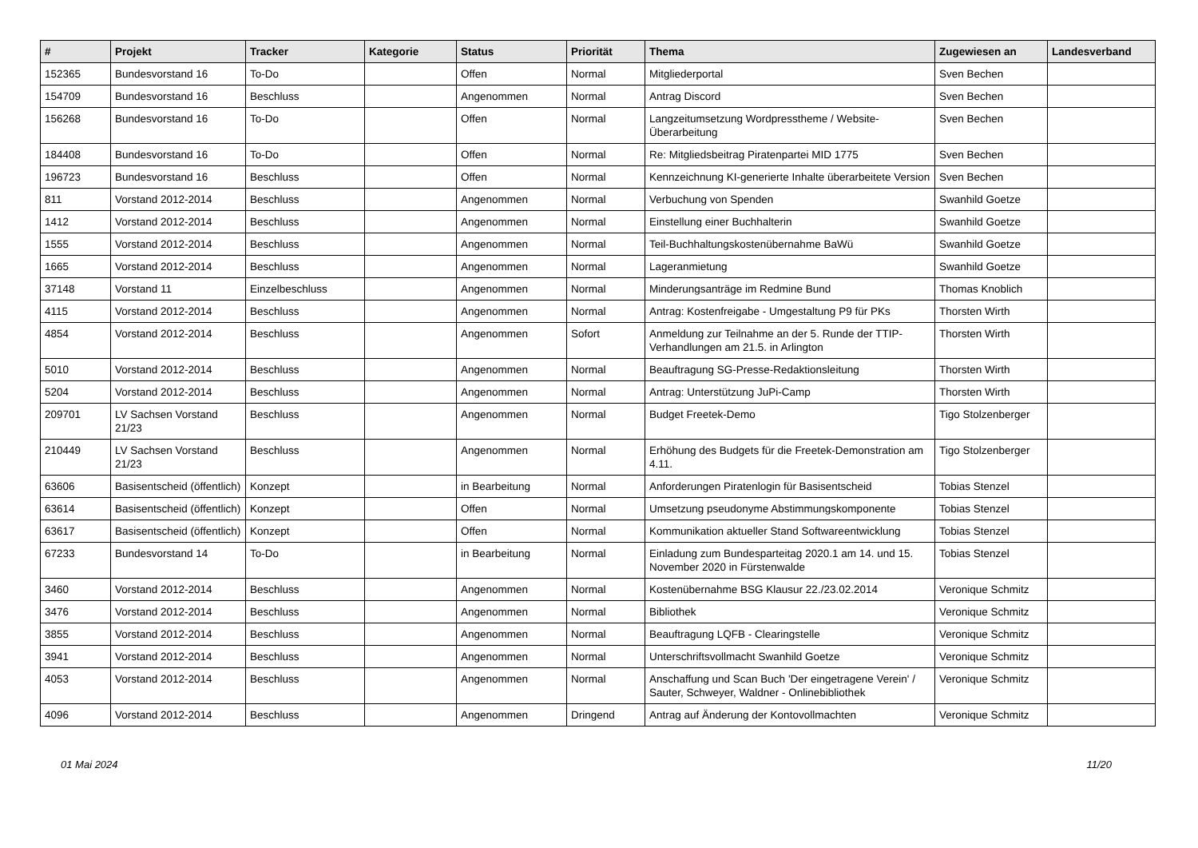| # | Projekt | Tracker | Kategorie | Status | Priorität | Thema | Zugewiesen an | Landesverband |
| --- | --- | --- | --- | --- | --- | --- | --- | --- |
| 152365 | Bundesvorstand 16 | To-Do | | Offen | Normal | Mitgliederportal | Sven Bechen | |
| 154709 | Bundesvorstand 16 | Beschluss | | Angenommen | Normal | Antrag Discord | Sven Bechen | |
| 156268 | Bundesvorstand 16 | To-Do | | Offen | Normal | Langzeitumsetzung Wordpresstheme / Website-Überarbeitung | Sven Bechen | |
| 184408 | Bundesvorstand 16 | To-Do | | Offen | Normal | Re: Mitgliedsbeitrag Piratenpartei MID 1775 | Sven Bechen | |
| 196723 | Bundesvorstand 16 | Beschluss | | Offen | Normal | Kennzeichnung KI-generierte Inhalte überarbeitete Version | Sven Bechen | |
| 811 | Vorstand 2012-2014 | Beschluss | | Angenommen | Normal | Verbuchung von Spenden | Swanhild Goetze | |
| 1412 | Vorstand 2012-2014 | Beschluss | | Angenommen | Normal | Einstellung einer Buchhalterin | Swanhild Goetze | |
| 1555 | Vorstand 2012-2014 | Beschluss | | Angenommen | Normal | Teil-Buchhaltungskostenübernahme BaWü | Swanhild Goetze | |
| 1665 | Vorstand 2012-2014 | Beschluss | | Angenommen | Normal | Lageranmietung | Swanhild Goetze | |
| 37148 | Vorstand 11 | Einzelbeschluss | | Angenommen | Normal | Minderungsanträge im Redmine Bund | Thomas Knoblich | |
| 4115 | Vorstand 2012-2014 | Beschluss | | Angenommen | Normal | Antrag: Kostenfreigabe - Umgestaltung P9 für PKs | Thorsten Wirth | |
| 4854 | Vorstand 2012-2014 | Beschluss | | Angenommen | Sofort | Anmeldung zur Teilnahme an der 5. Runde der TTIP-Verhandlungen am 21.5. in Arlington | Thorsten Wirth | |
| 5010 | Vorstand 2012-2014 | Beschluss | | Angenommen | Normal | Beauftragung SG-Presse-Redaktionsleitung | Thorsten Wirth | |
| 5204 | Vorstand 2012-2014 | Beschluss | | Angenommen | Normal | Antrag: Unterstützung JuPi-Camp | Thorsten Wirth | |
| 209701 | LV Sachsen Vorstand 21/23 | Beschluss | | Angenommen | Normal | Budget Freetek-Demo | Tigo Stolzenberger | |
| 210449 | LV Sachsen Vorstand 21/23 | Beschluss | | Angenommen | Normal | Erhöhung des Budgets für die Freetek-Demonstration am 4.11. | Tigo Stolzenberger | |
| 63606 | Basisentscheid (öffentlich) | Konzept | | in Bearbeitung | Normal | Anforderungen Piratenlogin für Basisentscheid | Tobias Stenzel | |
| 63614 | Basisentscheid (öffentlich) | Konzept | | Offen | Normal | Umsetzung pseudonyme Abstimmungskomponente | Tobias Stenzel | |
| 63617 | Basisentscheid (öffentlich) | Konzept | | Offen | Normal | Kommunikation aktueller Stand Softwareentwicklung | Tobias Stenzel | |
| 67233 | Bundesvorstand 14 | To-Do | | in Bearbeitung | Normal | Einladung zum Bundesparteitag 2020.1 am 14. und 15. November 2020 in Fürstenwalde | Tobias Stenzel | |
| 3460 | Vorstand 2012-2014 | Beschluss | | Angenommen | Normal | Kostenübernahme BSG Klausur 22./23.02.2014 | Veronique Schmitz | |
| 3476 | Vorstand 2012-2014 | Beschluss | | Angenommen | Normal | Bibliothek | Veronique Schmitz | |
| 3855 | Vorstand 2012-2014 | Beschluss | | Angenommen | Normal | Beauftragung LQFB - Clearingstelle | Veronique Schmitz | |
| 3941 | Vorstand 2012-2014 | Beschluss | | Angenommen | Normal | Unterschriftsvollmacht Swanhild Goetze | Veronique Schmitz | |
| 4053 | Vorstand 2012-2014 | Beschluss | | Angenommen | Normal | Anschaffung und Scan Buch 'Der eingetragene Verein' / Sauter, Schweyer, Waldner - Onlinebibliothek | Veronique Schmitz | |
| 4096 | Vorstand 2012-2014 | Beschluss | | Angenommen | Dringend | Antrag auf Änderung der Kontovollmachten | Veronique Schmitz | |
01 Mai 2024 11/20